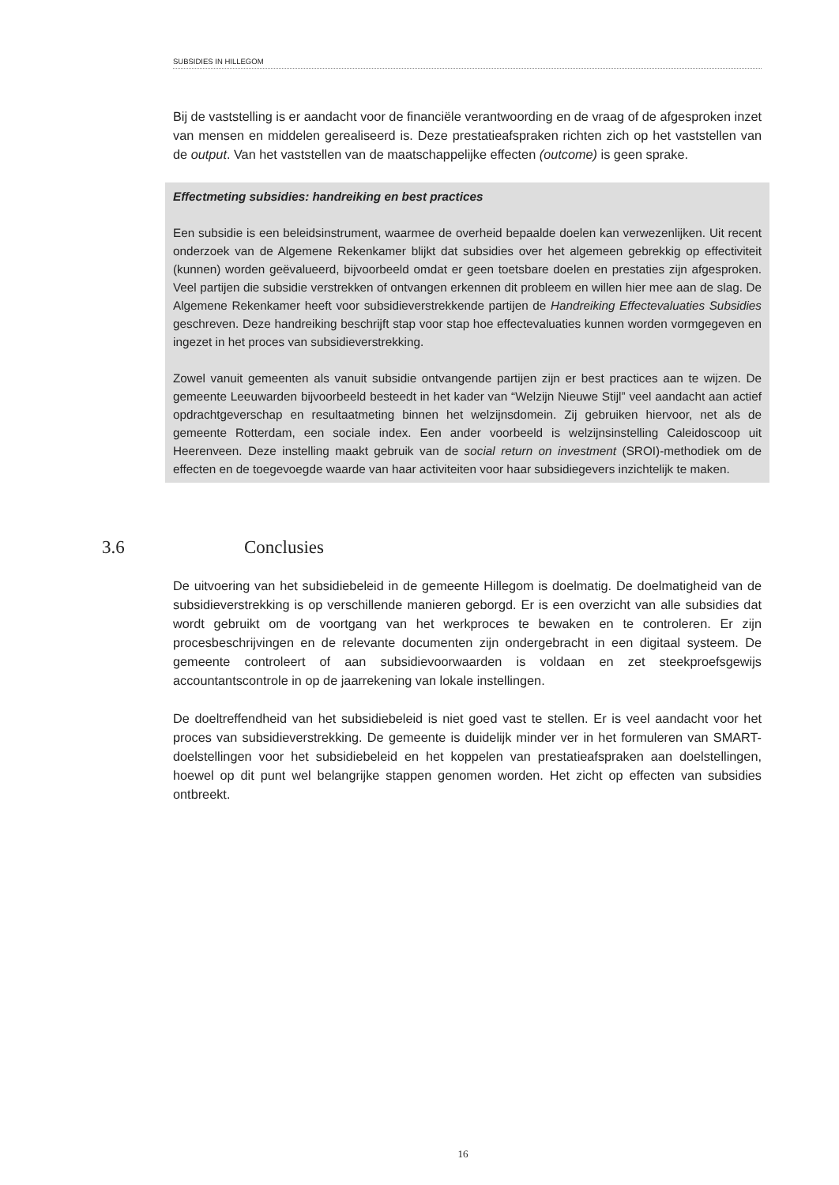SUBSIDIES IN HILLEGOM
Bij de vaststelling is er aandacht voor de financiële verantwoording en de vraag of de afgesproken inzet van mensen en middelen gerealiseerd is. Deze prestatieafspraken richten zich op het vaststellen van de output. Van het vaststellen van de maatschappelijke effecten (outcome) is geen sprake.
Effectmeting subsidies: handreiking en best practices
Een subsidie is een beleidsinstrument, waarmee de overheid bepaalde doelen kan verwezenlijken. Uit recent onderzoek van de Algemene Rekenkamer blijkt dat subsidies over het algemeen gebrekkig op effectiviteit (kunnen) worden geëvalueerd, bijvoorbeeld omdat er geen toetsbare doelen en prestaties zijn afgesproken. Veel partijen die subsidie verstrekken of ontvangen erkennen dit probleem en willen hier mee aan de slag. De Algemene Rekenkamer heeft voor subsidieverstrekkende partijen de Handreiking Effectevaluaties Subsidies geschreven. Deze handreiking beschrijft stap voor stap hoe effectevaluaties kunnen worden vormgegeven en ingezet in het proces van subsidieverstrekking.
Zowel vanuit gemeenten als vanuit subsidie ontvangende partijen zijn er best practices aan te wijzen. De gemeente Leeuwarden bijvoorbeeld besteedt in het kader van “Welzijn Nieuwe Stijl” veel aandacht aan actief opdrachtgeverschap en resultaatmeting binnen het welzijnsdomein. Zij gebruiken hiervoor, net als de gemeente Rotterdam, een sociale index. Een ander voorbeeld is welzijnsinstelling Caleidoscoop uit Heerenveen. Deze instelling maakt gebruik van de social return on investment (SROI)-methodiek om de effecten en de toegevoegde waarde van haar activiteiten voor haar subsidiegevers inzichtelijk te maken.
3.6 Conclusies
De uitvoering van het subsidiebeleid in de gemeente Hillegom is doelmatig. De doelmatigheid van de subsidieverstrekking is op verschillende manieren geborgd. Er is een overzicht van alle subsidies dat wordt gebruikt om de voortgang van het werkproces te bewaken en te controleren. Er zijn procesbeschrijvingen en de relevante documenten zijn ondergebracht in een digitaal systeem. De gemeente controleert of aan subsidievoorwaarden is voldaan en zet steekproefsgewijs accountantscontrole in op de jaarrekening van lokale instellingen.
De doeltreffendheid van het subsidiebeleid is niet goed vast te stellen. Er is veel aandacht voor het proces van subsidieverstrekking. De gemeente is duidelijk minder ver in het formuleren van SMART-doelstellingen voor het subsidiebeleid en het koppelen van prestatieafspraken aan doelstellingen, hoewel op dit punt wel belangrijke stappen genomen worden. Het zicht op effecten van subsidies ontbreekt.
16